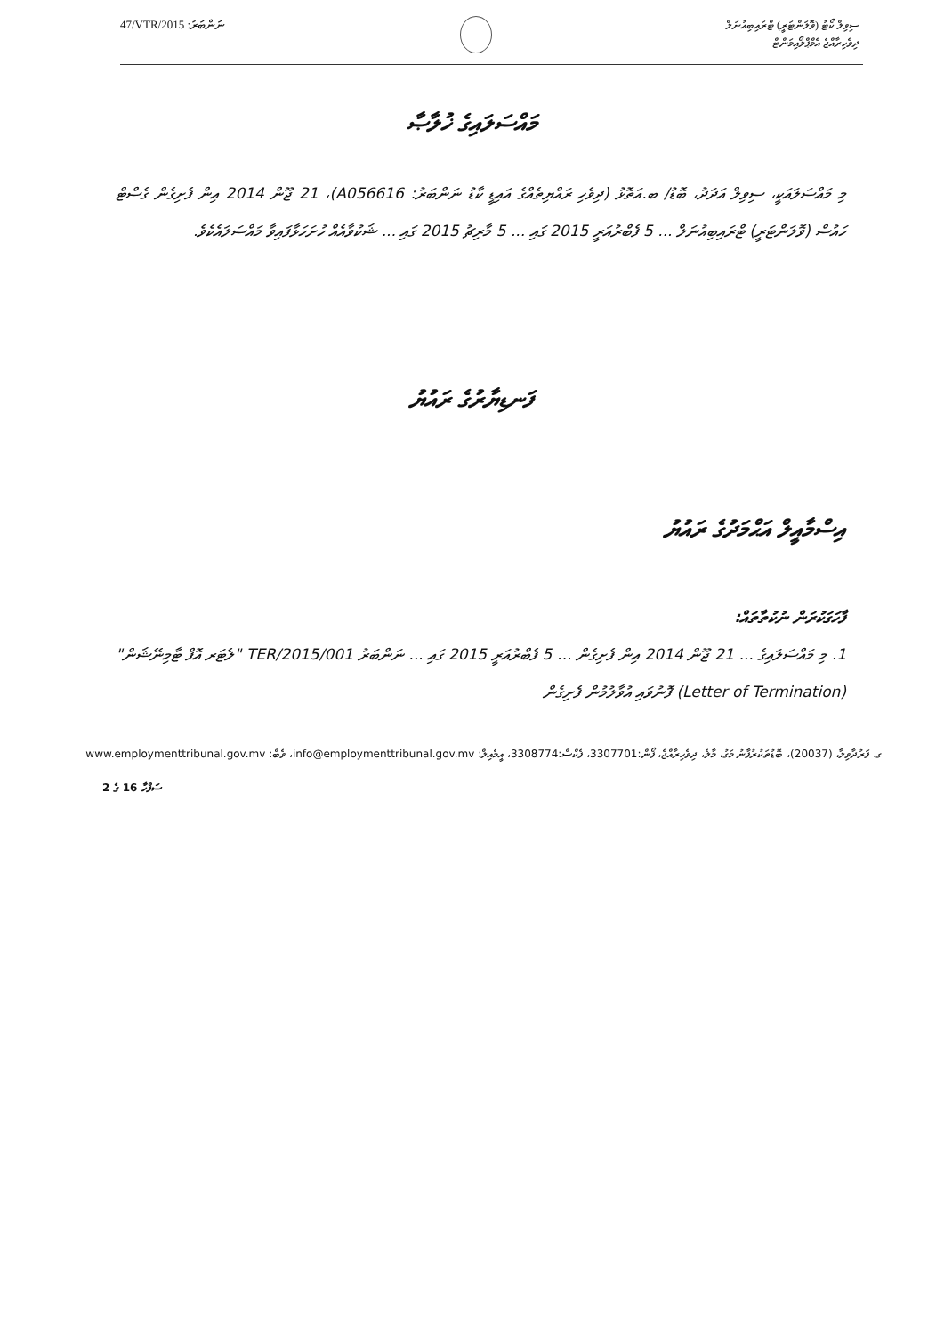47/VTR/2015 :ނަންބަރު
ސިވިލް ކޯޓު (ވޮލަންޓަރީ) ޓްރައިބިއުނަލް
ދިވެހިރާއްޖެ އެމްޕްލޯއިމަންޓް
މައްސަލައިގެ ޚުލާޞާ
މި މައްސަލައަކީ، ސިވިލް އަދަދު، ބޮޑު/ ބ.އަތޮޅު (ދިވެހި ރައްޔިތެއްގެ އައިޑީ ކާޑު ނަންބަރު: A056616)، 21 ޖޫން 2014 އިން ފެށިގެން ގެސްޓް ހައުސް (ވޮލަންޓަރީ) ޓްރައިބިއުނަލް ... 5 ފެބްރުއަރީ 2015 ގައި ... 5 މާރިޗު 2015 ގައި ... ޝަކުވާއެއް ހުށަހަޅާފައިވާ މައްސަލައެކެވެ.
ފަނޑިޔާރުގެ ރައުޔު
އިސްމާއީލް އަޙްމަދުގެ ރައުޔު
ފާހަގަކުރަން ނުކުތާތައް:
1. މި މައްސަލައިގެ ... 21 ޖޫން 2014 އިން ފެށިގެން ... 5 ފެބްރުއަރީ 2015 ގައި ... ނަންބަރު TER/2015/001 "ލެޓަރ އޮފް ޓާމިނޭޝަން" (Letter of Termination) ފޮނުވައި އުވާލުމުން ފެށިގެން
ގ. ފަރުދާވިލާ، (20037)، ބޮޑުތަކުރުފާނު މަގު، މާލެ، ދިވެހިރާއްޖެ، ފޯން:3307701، ފެކްސް:3308774، އީމެއިލް: info@employmenttribunal.gov.mv، ވެބް: www.employmenttribunal.gov.mv
ސަފްހާ 16 ގެ 2